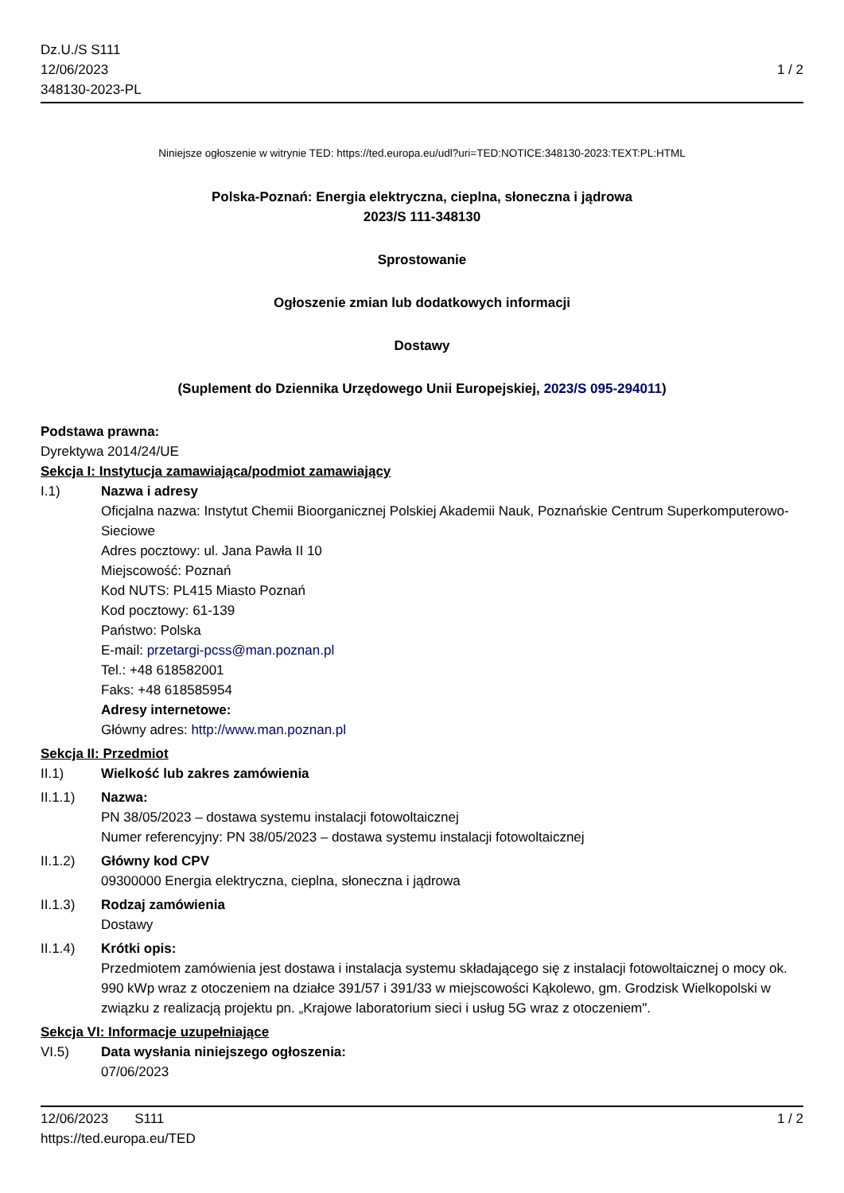Dz.U./S S111
12/06/2023
348130-2023-PL
1 / 2
Niniejsze ogłoszenie w witrynie TED: https://ted.europa.eu/udl?uri=TED:NOTICE:348130-2023:TEXT:PL:HTML
Polska-Poznań: Energia elektryczna, cieplna, słoneczna i jądrowa
2023/S 111-348130
Sprostowanie
Ogłoszenie zmian lub dodatkowych informacji
Dostawy
(Suplement do Dziennika Urzędowego Unii Europejskiej, 2023/S 095-294011)
Podstawa prawna:
Dyrektywa 2014/24/UE
Sekcja I: Instytucja zamawiająca/podmiot zamawiający
I.1) Nazwa i adresy
Oficjalna nazwa: Instytut Chemii Bioorganicznej Polskiej Akademii Nauk, Poznańskie Centrum Superkomputerowo-Sieciowe
Adres pocztowy: ul. Jana Pawła II 10
Miejscowość: Poznań
Kod NUTS: PL415 Miasto Poznań
Kod pocztowy: 61-139
Państwo: Polska
E-mail: przetargi-pcss@man.poznan.pl
Tel.: +48 618582001
Faks: +48 618585954
Adresy internetowe:
Główny adres: http://www.man.poznan.pl
Sekcja II: Przedmiot
II.1) Wielkość lub zakres zamówienia
II.1.1) Nazwa:
PN 38/05/2023 – dostawa systemu instalacji fotowoltaicznej
Numer referencyjny: PN 38/05/2023 – dostawa systemu instalacji fotowoltaicznej
II.1.2) Główny kod CPV
09300000 Energia elektryczna, cieplna, słoneczna i jądrowa
II.1.3) Rodzaj zamówienia
Dostawy
II.1.4) Krótki opis:
Przedmiotem zamówienia jest dostawa i instalacja systemu składającego się z instalacji fotowoltaicznej o mocy ok. 990 kWp wraz z otoczeniem na działce 391/57 i 391/33 w miejscowości Kąkolewo, gm. Grodzisk Wielkopolski w związku z realizacją projektu pn. „Krajowe laboratorium sieci i usług 5G wraz z otoczeniem".
Sekcja VI: Informacje uzupełniające
VI.5) Data wysłania niniejszego ogłoszenia:
07/06/2023
12/06/2023 S111
https://ted.europa.eu/TED
1 / 2